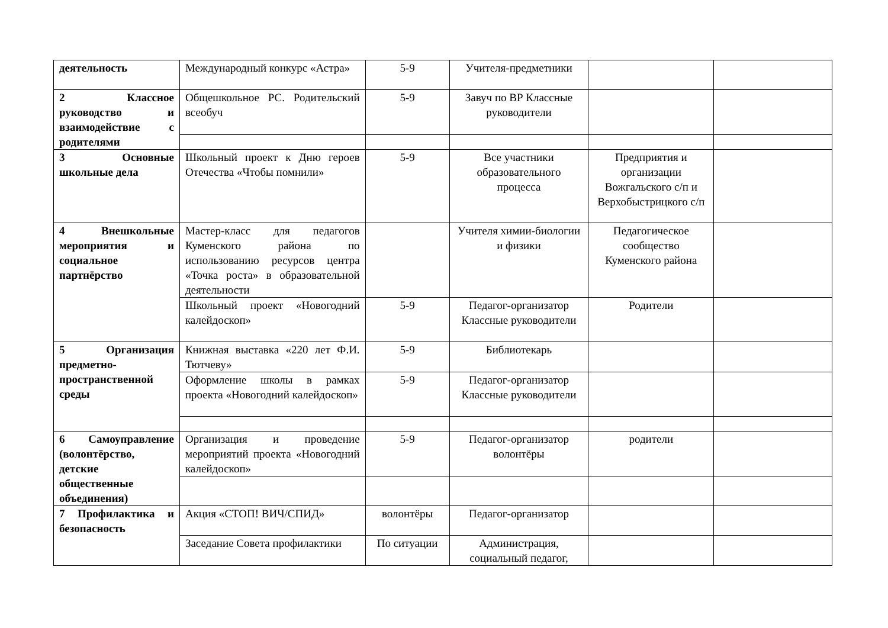| деятельность | Международный конкурс «Астра» | 5-9 | Учителя-предметники | | |
| 2 Классное руководство и взаимодействие с родителями | Общешкольное РС. Родительский всеобуч | 5-9 | Завуч по ВР Классные руководители | | |
| 3 Основные школьные дела | Школьный проект к Дню героев Отечества «Чтобы помнили» | 5-9 | Все участники образовательного процесса | Предприятия и организации Вожгальского с/п и Верхобыстрицкого с/п | |
| 4 Внешкольные мероприятия и социальное партнёрство | Мастер-класс для педагогов Куменского района по использованию ресурсов центра «Точка роста» в образовательной деятельности | | Учителя химии-биологии и физики | Педагогическое сообщество Куменского района | |
| | Школьный проект «Новогодний калейдоскоп» | 5-9 | Педагог-организатор Классные руководители | Родители | |
| 5 Организация предметно-пространственной среды | Книжная выставка «220 лет Ф.И. Тютчеву» | 5-9 | Библиотекарь | | |
| | Оформление школы в рамках проекта «Новогодний калейдоскоп» | 5-9 | Педагог-организатор Классные руководители | | |
| 6 Самоуправление (волонтёрство, детские общественные объединения) | Организация и проведение мероприятий проекта «Новогодний калейдоскоп» | 5-9 | Педагог-организатор волонтёры | родители | |
| 7 Профилактика и безопасность | Акция «СТОП! ВИЧ/СПИД» | волонтёры | Педагог-организатор | | |
| | Заседание Совета профилактики | По ситуации | Администрация, социальный педагог, | | |